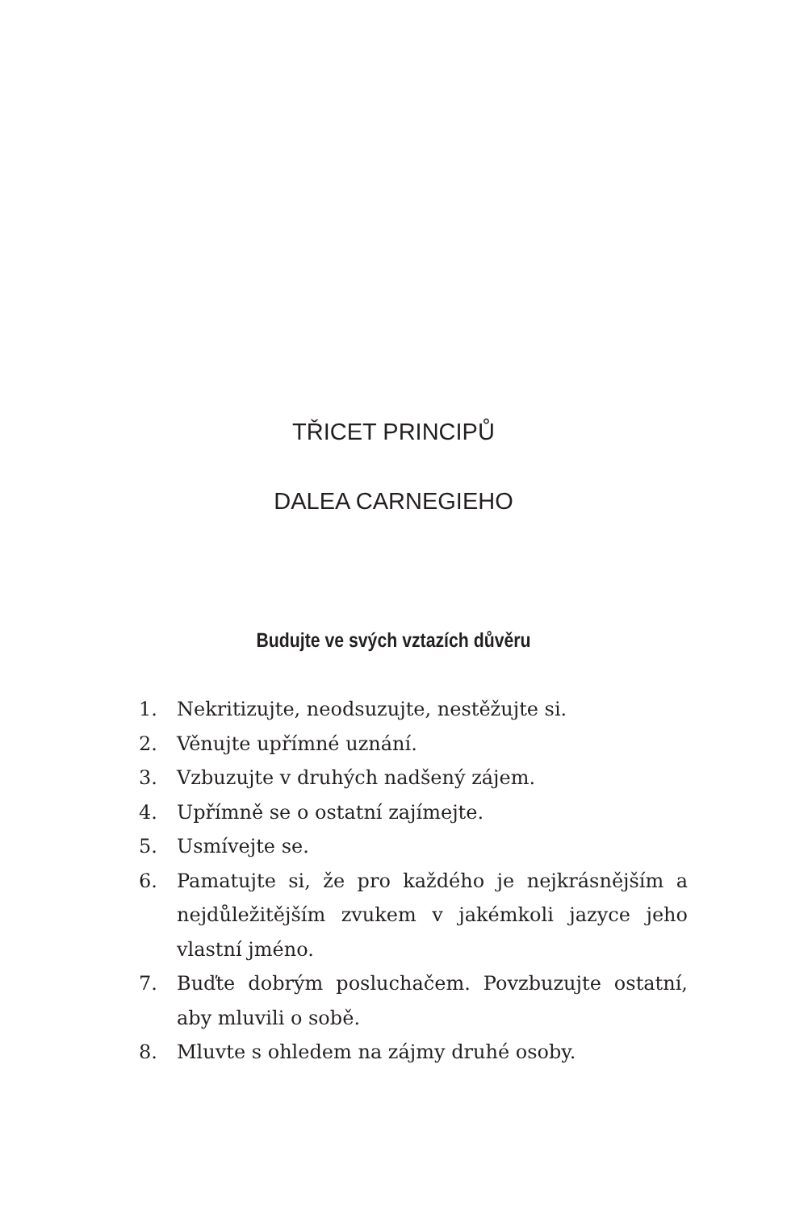TŘICET PRINCIPŮ
DALEA CARNEGIEHO
Budujte ve svých vztazích důvěru
1. Nekritizujte, neodsuzujte, nestěžujte si.
2. Věnujte upřímné uznání.
3. Vzbuzujte v druhých nadšený zájem.
4. Upřímně se o ostatní zajímejte.
5. Usmívejte se.
6. Pamatujte si, že pro každého je nejkrásnějším a nejdůležitějším zvukem v jakémkoli jazyce jeho vlastní jméno.
7. Buďte dobrým posluchačem. Povzbuzujte ostatní, aby mluvili o sobě.
8. Mluvte s ohledem na zájmy druhé osoby.